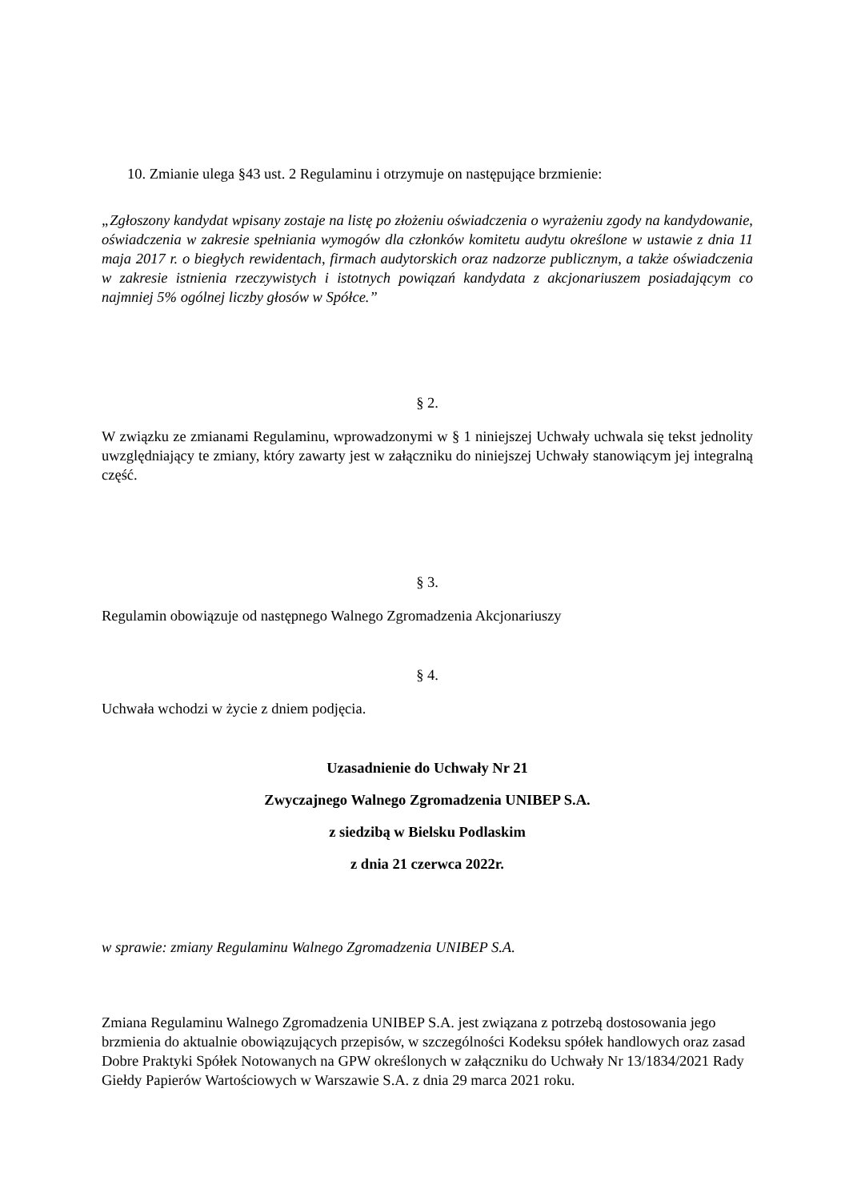10. Zmianie ulega §43 ust. 2 Regulaminu i otrzymuje on następujące brzmienie:
„Zgłoszony kandydat wpisany zostaje na listę po złożeniu oświadczenia o wyrażeniu zgody na kandydowanie, oświadczenia w zakresie spełniania wymogów dla członków komitetu audytu określone w ustawie z dnia 11 maja 2017 r. o biegłych rewidentach, firmach audytorskich oraz nadzorze publicznym, a także oświadczenia w zakresie istnienia rzeczywistych i istotnych powiązań kandydata z akcjonariuszem posiadającym co najmniej 5% ogólnej liczby głosów w Spółce.”
§ 2.
W związku ze zmianami Regulaminu, wprowadzonymi w § 1 niniejszej Uchwały uchwala się tekst jednolity uwzględniający te zmiany, który zawarty jest w załączniku do niniejszej Uchwały stanowiącym jej integralną część.
§ 3.
Regulamin obowiązuje od następnego Walnego Zgromadzenia Akcjonariuszy
§ 4.
Uchwała wchodzi w życie z dniem podjęcia.
Uzasadnienie do Uchwały Nr 21
Zwyczajnego Walnego Zgromadzenia UNIBEP S.A.
z siedzibą w Bielsku Podlaskim
z dnia 21 czerwca 2022r.
w sprawie: zmiany Regulaminu Walnego Zgromadzenia UNIBEP S.A.
Zmiana Regulaminu Walnego Zgromadzenia UNIBEP S.A. jest związana z potrzebą dostosowania jego brzmienia do aktualnie obowiązujących przepisów, w szczególności Kodeksu spółek handlowych oraz zasad Dobre Praktyki Spółek Notowanych na GPW określonych w załączniku do Uchwały Nr 13/1834/2021 Rady Giełdy Papierów Wartościowych w Warszawie S.A. z dnia 29 marca 2021 roku.